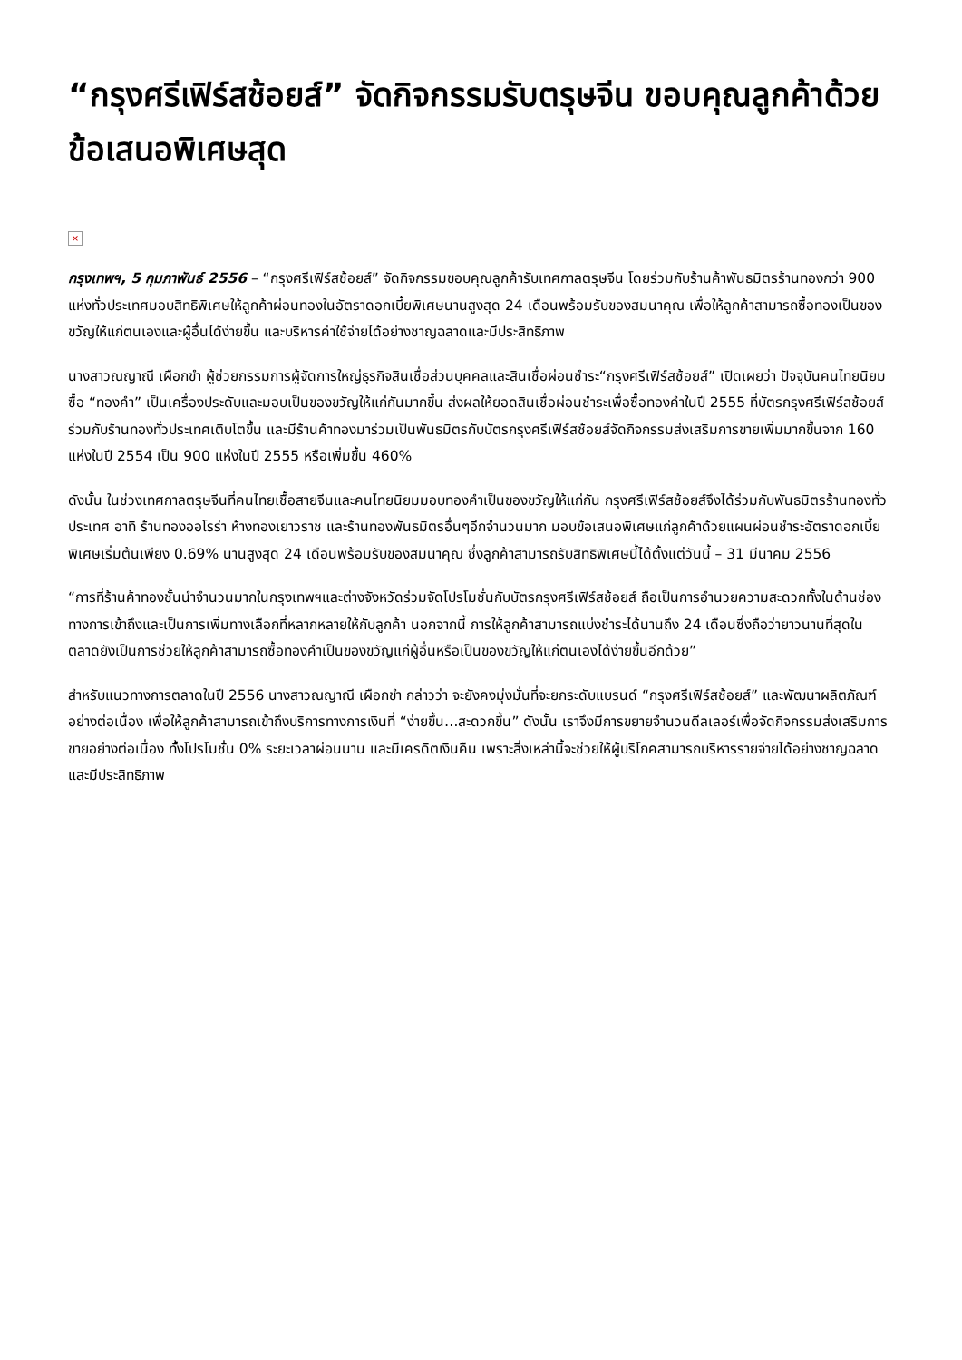“กรุงศรีเฟิร์สช้อยส์” จัดกิจกรรมรับตรุษจีน ขอบคุณลูกค้าด้วยข้อเสนอพิเศษสุด
×
กรุงเทพฯ, 5 กุมภาพันธ์ 2556 – “กรุงศรีเฟิร์สช้อยส์” จัดกิจกรรมขอบคุณลูกค้ารับเทศกาลตรุษจีน โดยร่วมกับร้านค้าพันธมิตรร้านทองกว่า 900 แห่งทั่วประเทศมอบสิทธิพิเศษให้ลูกค้าผ่อนทองในอัตราดอกเบี้ยพิเศษนานสูงสุด 24 เดือนพร้อมรับของสมนาคุณ เพื่อให้ลูกค้าสามารถซื้อทองเป็นของขวัญให้แก่ตนเองและผู้อื่นได้ง่ายขึ้น และบริหารค่าใช้จ่ายได้อย่างชาญฉลาดและมีประสิทธิภาพ
นางสาวณญาณี เผือกขำ ผู้ช่วยกรรมการผู้จัดการใหญ่ธุรกิจสินเชื่อส่วนบุคคลและสินเชื่อผ่อนชำระ“กรุงศรีเฟิร์สช้อยส์” เปิดเผยว่า ปัจจุบันคนไทยนิยมซื้อ “ทองคำ” เป็นเครื่องประดับและมอบเป็นของขวัญให้แก่กันมากขึ้น ส่งผลให้ยอดสินเชื่อผ่อนชำระเพื่อซื้อทองคำในปี 2555 ที่บัตรกรุงศรีเฟิร์สช้อยส์ร่วมกับร้านทองทั่วประเทศเติบโตขึ้น และมีร้านค้าทองมาร่วมเป็นพันธมิตรกับบัตรกรุงศรีเฟิร์สช้อยส์จัดกิจกรรมส่งเสริมการขายเพิ่มมากขึ้นจาก 160 แห่งในปี 2554 เป็น 900 แห่งในปี 2555 หรือเพิ่มขึ้น 460%
ดังนั้น ในช่วงเทศกาลตรุษจีนที่คนไทยเชื้อสายจีนและคนไทยนิยมมอบทองคำเป็นของขวัญให้แก่กัน กรุงศรีเฟิร์สช้อยส์จึงได้ร่วมกับพันธมิตรร้านทองทั่วประเทศ อาทิ ร้านทองออโรร่า ห้างทองเยาวราช และร้านทองพันธมิตรอื่นๆอีกจำนวนมาก มอบข้อเสนอพิเศษแก่ลูกค้าด้วยแผนผ่อนชำระอัตราดอกเบี้ยพิเศษเริ่มต้นเพียง 0.69% นานสูงสุด 24 เดือนพร้อมรับของสมนาคุณ ซึ่งลูกค้าสามารถรับสิทธิพิเศษนี้ได้ตั้งแต่วันนี้ – 31 มีนาคม 2556
“การที่ร้านค้าทองชั้นนำจำนวนมากในกรุงเทพฯและต่างจังหวัดร่วมจัดโปรโมชั่นกับบัตรกรุงศรีเฟิร์สช้อยส์ ถือเป็นการอำนวยความสะดวกทั้งในด้านช่องทางการเข้าถึงและเป็นการเพิ่มทางเลือกที่หลากหลายให้กับลูกค้า นอกจากนี้ การให้ลูกค้าสามารถแบ่งชำระได้นานถึง 24 เดือนซึ่งถือว่ายาวนานที่สุดในตลาดยังเป็นการช่วยให้ลูกค้าสามารถซื้อทองคำเป็นของขวัญแก่ผู้อื่นหรือเป็นของขวัญให้แก่ตนเองได้ง่ายขึ้นอีกด้วย”
สำหรับแนวทางการตลาดในปี 2556 นางสาวณญาณี เผือกขำ กล่าวว่า จะยังคงมุ่งมั่นที่จะยกระดับแบรนด์ “กรุงศรีเฟิร์สช้อยส์” และพัฒนาผลิตภัณฑ์อย่างต่อเนื่อง เพื่อให้ลูกค้าสามารถเข้าถึงบริการทางการเงินที่ “ง่ายขึ้น…สะดวกขึ้น” ดังนั้น เราจึงมีการขยายจำนวนดีลเลอร์เพื่อจัดกิจกรรมส่งเสริมการขายอย่างต่อเนื่อง ทั้งโปรโมชั่น 0% ระยะเวลาผ่อนนาน และมีเครดิตเงินคืน เพราะสิ่งเหล่านี้จะช่วยให้ผู้บริโภคสามารถบริหารรายจ่ายได้อย่างชาญฉลาดและมีประสิทธิภาพ